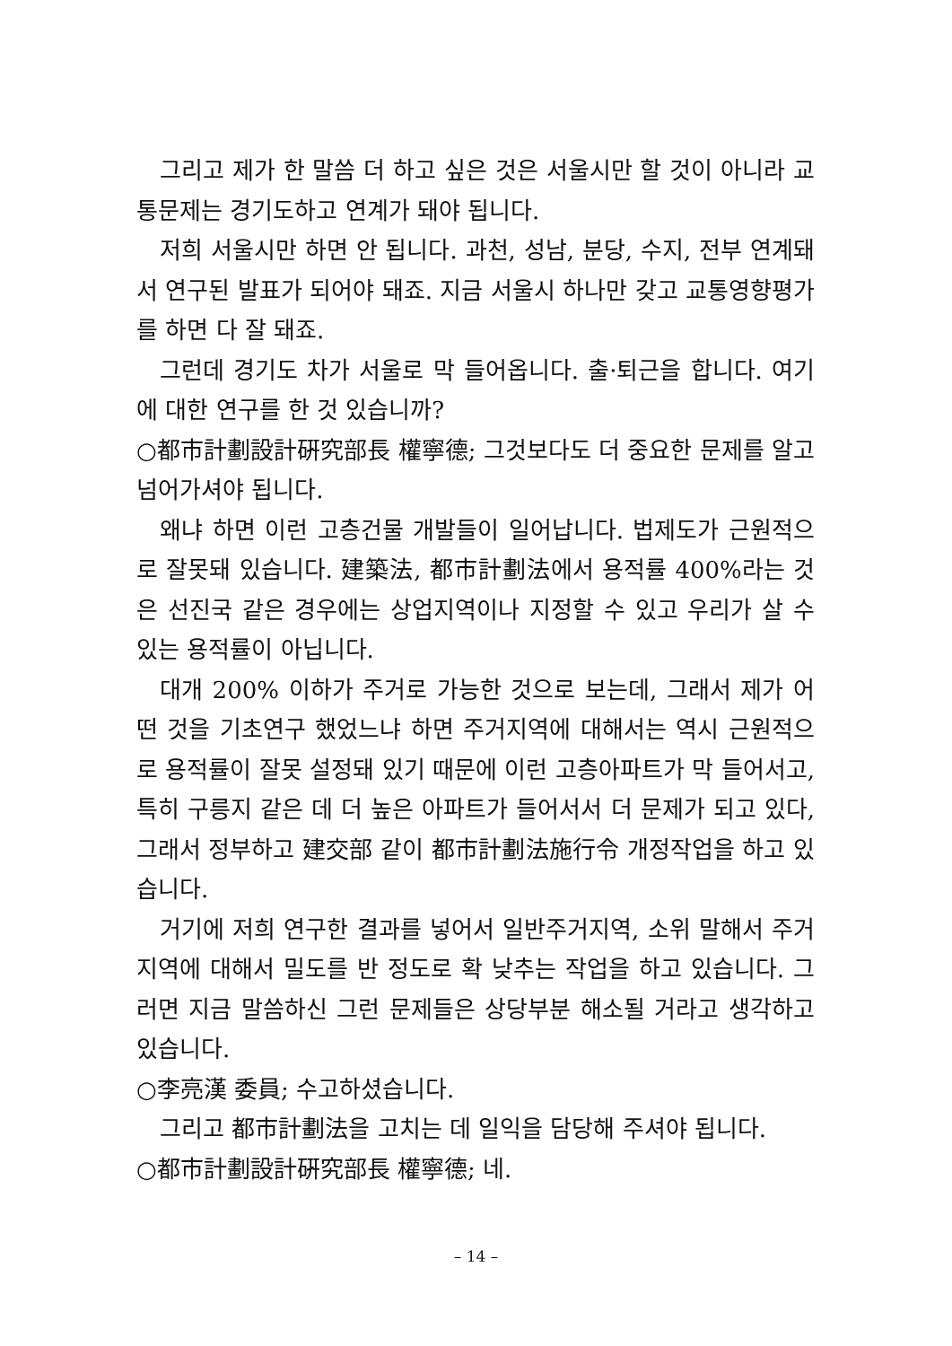그리고 제가 한 말씀 더 하고 싶은 것은 서울시만 할 것이 아니라 교통문제는 경기도하고 연계가 돼야 됩니다.
저희 서울시만 하면 안 됩니다. 과천, 성남, 분당, 수지, 전부 연계돼서 연구된 발표가 되어야 돼죠. 지금 서울시 하나만 갖고 교통영향평가를 하면 다 잘 돼죠.
그런데 경기도 차가 서울로 막 들어옵니다. 출·퇴근을 합니다. 여기에 대한 연구를 한 것 있습니까?
○都市計劃設計硏究部長 權寧德; 그것보다도 더 중요한 문제를 알고 넘어가셔야 됩니다.
왜냐 하면 이런 고층건물 개발들이 일어납니다. 법제도가 근원적으로 잘못돼 있습니다. 建築法, 都市計劃法에서 용적률 400%라는 것은 선진국 같은 경우에는 상업지역이나 지정할 수 있고 우리가 살 수 있는 용적률이 아닙니다.
대개 200% 이하가 주거로 가능한 것으로 보는데, 그래서 제가 어떤 것을 기초연구 했었느냐 하면 주거지역에 대해서는 역시 근원적으로 용적률이 잘못 설정돼 있기 때문에 이런 고층아파트가 막 들어서고, 특히 구릉지 같은 데 더 높은 아파트가 들어서서 더 문제가 되고 있다, 그래서 정부하고 建交部 같이 都市計劃法施行令 개정작업을 하고 있습니다.
거기에 저희 연구한 결과를 넣어서 일반주거지역, 소위 말해서 주거지역에 대해서 밀도를 반 정도로 확 낮추는 작업을 하고 있습니다. 그러면 지금 말씀하신 그런 문제들은 상당부분 해소될 거라고 생각하고 있습니다.
○李亮漢 委員; 수고하셨습니다.
그리고 都市計劃法을 고치는 데 일익을 담당해 주셔야 됩니다.
○都市計劃設計硏究部長 權寧德; 네.
– 14 –